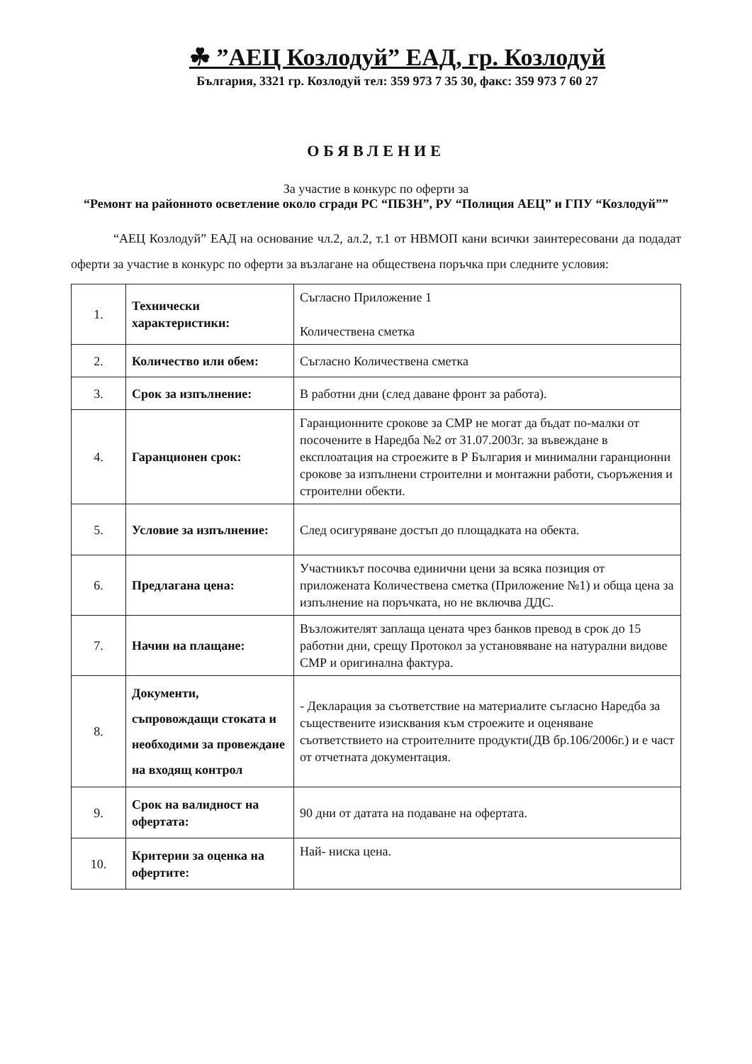☘ ”АЕЦ Козлодуй” ЕАД, гр. Козлодуй
България, 3321 гр. Козлодуй тел: 359 973 7 35 30, факс: 359 973 7 60 27
ОБЯВЛЕНИЕ
За участие в конкурс по оферти за
“Ремонт на районното осветление около сгради РС “ПБЗН”, РУ “Полиция АЕЦ” и ГПУ “Козлодуй””
“АЕЦ Козлодуй” ЕАД на основание чл.2, ал.2, т.1 от НВМОП кани всички заинтересовани да подадат оферти за участие в конкурс по оферти за възлагане на обществена поръчка при следните условия:
| 1. | Технически характеристики: | Съгласно Приложение 1 Количествена сметка |
| 2. | Количество или обем: | Съгласно Количествена сметка |
| 3. | Срок за изпълнение: | В работни дни (след даване фронт за работа). |
| 4. | Гаранционен срок: | Гаранционните срокове за СМР не могат да бъдат по-малки от посочените в Наредба №2 от 31.07.2003г. за въвеждане в експлоатация на строежите в Р България и минимални гаранционни срокове за изпълнени строителни и монтажни работи, съоръжения и строителни обекти. |
| 5. | Условие за изпълнение: | След осигуряване достъп до площадката на обекта. |
| 6. | Предлагана цена: | Участникът посочва единични цени за всяка позиция от приложената Количествена сметка (Приложение №1) и обща цена за изпълнение на поръчката, но не включва ДДС. |
| 7. | Начин на плащане: | Възложителят заплаща цената чрез банков превод в срок до 15 работни дни, срещу Протокол за установяване на натурални видове СМР и оригинална фактура. |
| 8. | Документи, съпровождащи стоката и необходими за провеждане на входящ контрол | - Декларация за съответствие на материалите съгласно Наредба за съществените изисквания към строежите и оценяване съответствието на строителните продукти(ДВ бр.106/2006г.) и е част от отчетната документация. |
| 9. | Срок на валидност на офертата: | 90 дни от датата на подаване на офертата. |
| 10. | Критерии за оценка на офертите: | Най- ниска цена. |